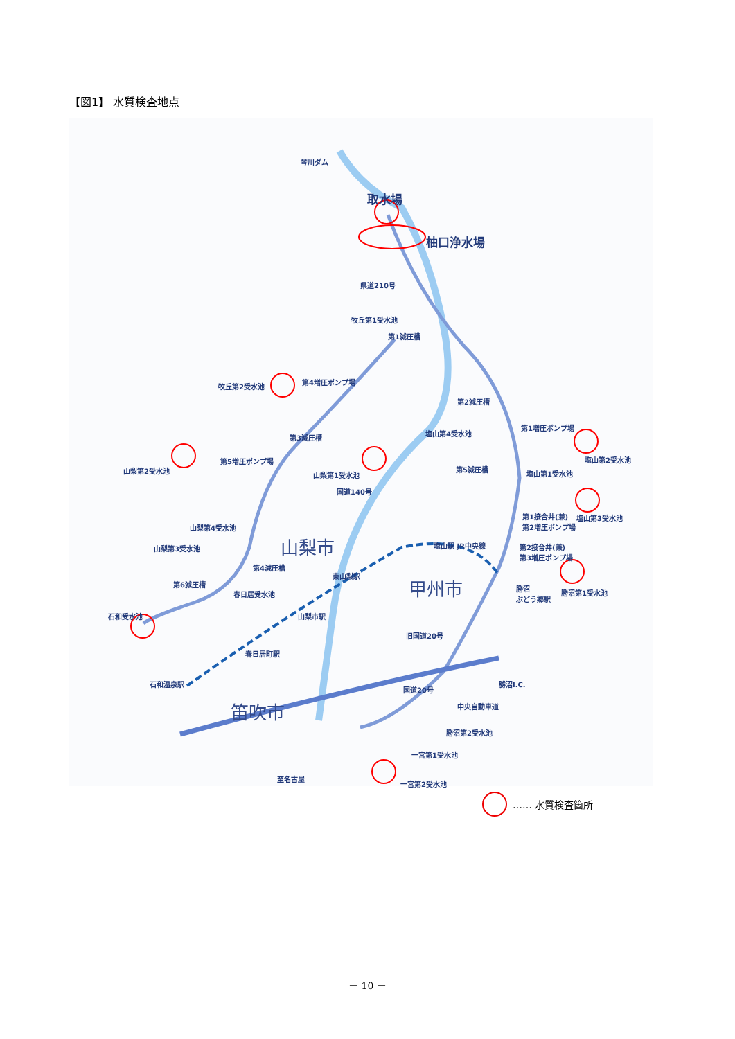【図1】 水質検査地点
琴川ダム
取水場
柚口浄水場
県道210号
牧丘第1受水池
第1減圧槽
牧丘第2受水池
第4増圧ポンプ場
第2減圧槽
第3減圧槽
塩山第4受水池
第1増圧ポンプ場
第5増圧ポンプ場
山梨第2受水池
山梨第1受水池
第5減圧槽
塩山第2受水池
塩山第1受水池
国道140号
第1接合井(兼)
第2増圧ポンプ場
塩山第3受水池
山梨第4受水池
山梨第3受水池 山梨市 塩山駅 JR中央線
第2接合井(兼)
第3増圧ポンプ場
第4減圧槽
東山梨駅
甲州市
第6減圧槽
春日居受水池
勝沼
ぶどう郷駅
勝沼第1受水池
石和受水池 山梨市駅
旧国道20号
春日居町駅
石和温泉駅
笛吹市
国道20号
勝沼I.C.
中央自動車道
勝沼第2受水池
一宮第1受水池
至名古屋
一宮第2受水池
…… 水質検査箇所
－ 10 －